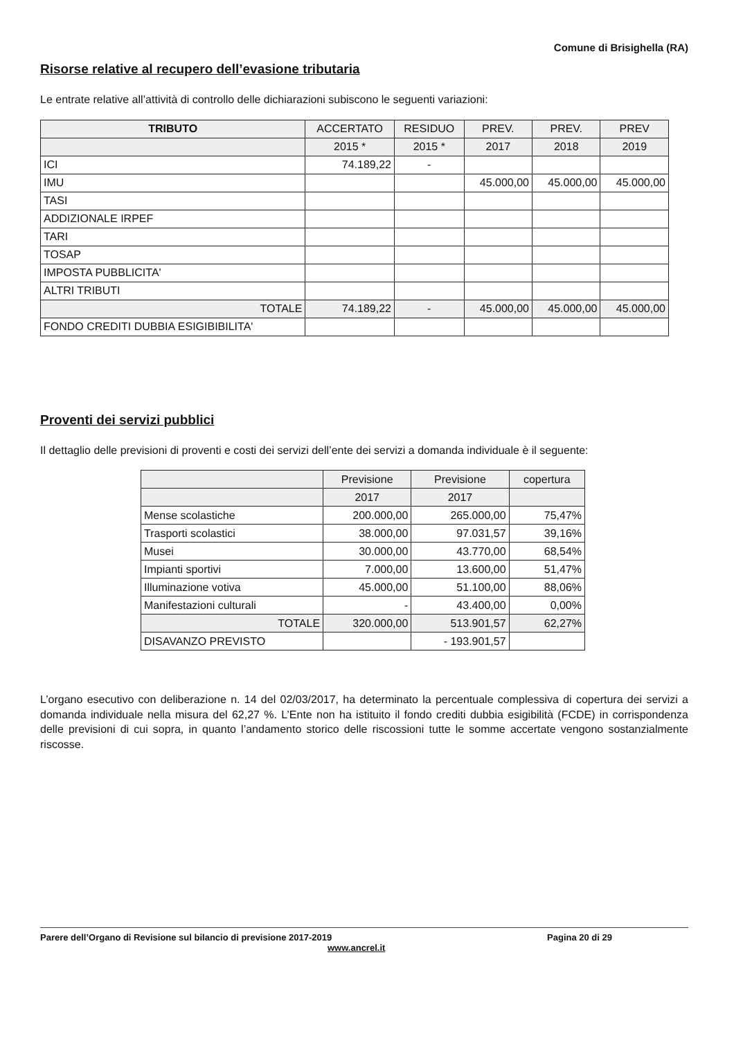Comune di Brisighella (RA)
Risorse relative al recupero dell’evasione tributaria
Le entrate relative all’attività di controllo delle dichiarazioni subiscono le seguenti variazioni:
| TRIBUTO | ACCERTATO | RESIDUO | PREV. | PREV. | PREV |
| --- | --- | --- | --- | --- | --- |
| | 2015 * | 2015 * | 2017 | 2018 | 2019 |
| ICI | 74.189,22 | - | | | |
| IMU | | | 45.000,00 | 45.000,00 | 45.000,00 |
| TASI | | | | | |
| ADDIZIONALE IRPEF | | | | | |
| TARI | | | | | |
| TOSAP | | | | | |
| IMPOSTA PUBBLICITA' | | | | | |
| ALTRI TRIBUTI | | | | | |
| TOTALE | 74.189,22 | - | 45.000,00 | 45.000,00 | 45.000,00 |
| FONDO CREDITI DUBBIA ESIGIBIBILITA' | | | | | |
Proventi dei servizi pubblici
Il dettaglio delle previsioni di proventi e costi dei servizi dell’ente dei servizi a domanda individuale è il seguente:
| | Previsione | Previsione | copertura |
| --- | --- | --- | --- |
| | 2017 | 2017 | |
| Mense scolastiche | 200.000,00 | 265.000,00 | 75,47% |
| Trasporti scolastici | 38.000,00 | 97.031,57 | 39,16% |
| Musei | 30.000,00 | 43.770,00 | 68,54% |
| Impianti sportivi | 7.000,00 | 13.600,00 | 51,47% |
| Illuminazione votiva | 45.000,00 | 51.100,00 | 88,06% |
| Manifestazioni culturali | - | 43.400,00 | 0,00% |
| TOTALE | 320.000,00 | 513.901,57 | 62,27% |
| DISAVANZO PREVISTO | | - 193.901,57 | |
L’organo esecutivo con deliberazione n. 14 del 02/03/2017, ha determinato la percentuale complessiva di copertura dei servizi a domanda individuale nella misura del 62,27 %. L’Ente non ha istituito il fondo crediti dubbia esigibilità (FCDE) in corrispondenza delle previsioni di cui sopra, in quanto l’andamento storico delle riscossioni tutte le somme accertate vengono sostanzialmente riscosse.
Parere dell’Organo di Revisione sul bilancio di previsione 2017-2019
www.ancrel.it
Pagina 20 di 29